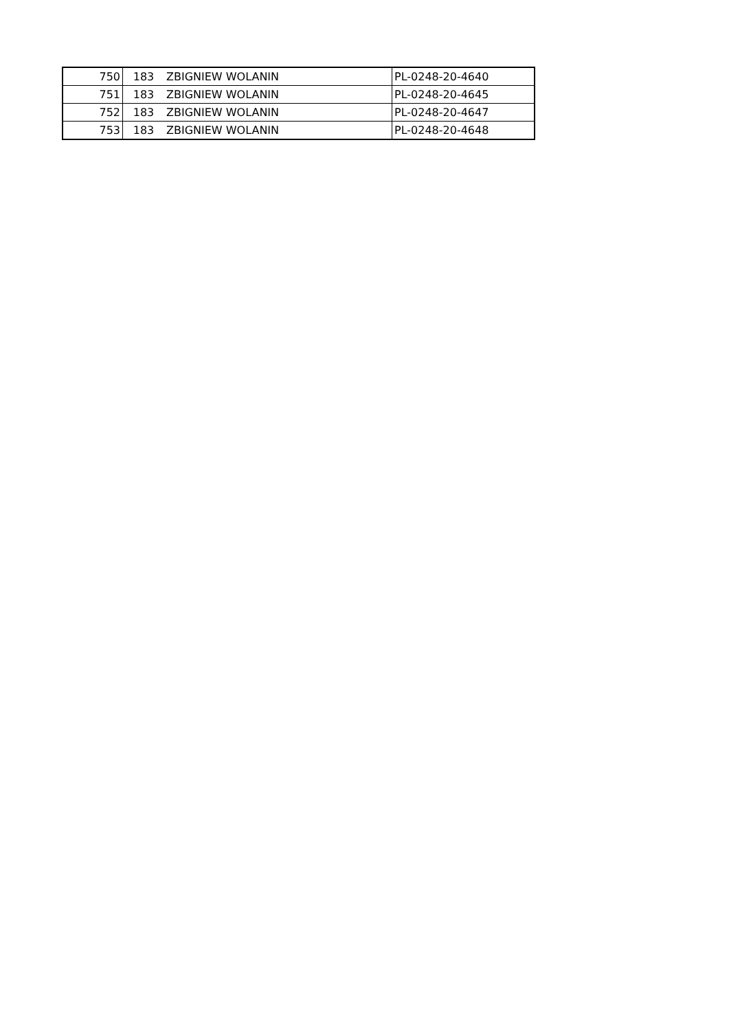| 750 | 183 | ZBIGNIEW WOLANIN | PL-0248-20-4640 |
| 751 | 183 | ZBIGNIEW WOLANIN | PL-0248-20-4645 |
| 752 | 183 | ZBIGNIEW WOLANIN | PL-0248-20-4647 |
| 753 | 183 | ZBIGNIEW WOLANIN | PL-0248-20-4648 |